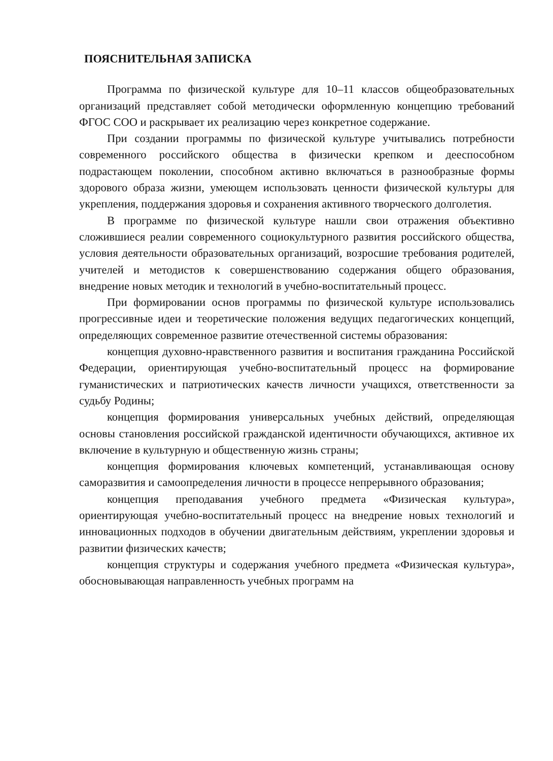ПОЯСНИТЕЛЬНАЯ ЗАПИСКА
Программа по физической культуре для 10–11 классов общеобразовательных организаций представляет собой методически оформленную концепцию требований ФГОС СОО и раскрывает их реализацию через конкретное содержание.
При создании программы по физической культуре учитывались потребности современного российского общества в физически крепком и дееспособном подрастающем поколении, способном активно включаться в разнообразные формы здорового образа жизни, умеющем использовать ценности физической культуры для укрепления, поддержания здоровья и сохранения активного творческого долголетия.
В программе по физической культуре нашли свои отражения объективно сложившиеся реалии современного социокультурного развития российского общества, условия деятельности образовательных организаций, возросшие требования родителей, учителей и методистов к совершенствованию содержания общего образования, внедрение новых методик и технологий в учебно-воспитательный процесс.
При формировании основ программы по физической культуре использовались прогрессивные идеи и теоретические положения ведущих педагогических концепций, определяющих современное развитие отечественной системы образования:
концепция духовно-нравственного развития и воспитания гражданина Российской Федерации, ориентирующая учебно-воспитательный процесс на формирование гуманистических и патриотических качеств личности учащихся, ответственности за судьбу Родины;
концепция формирования универсальных учебных действий, определяющая основы становления российской гражданской идентичности обучающихся, активное их включение в культурную и общественную жизнь страны;
концепция формирования ключевых компетенций, устанавливающая основу саморазвития и самоопределения личности в процессе непрерывного образования;
концепция преподавания учебного предмета «Физическая культура», ориентирующая учебно-воспитательный процесс на внедрение новых технологий и инновационных подходов в обучении двигательным действиям, укреплении здоровья и развитии физических качеств;
концепция структуры и содержания учебного предмета «Физическая культура», обосновывающая направленность учебных программ на